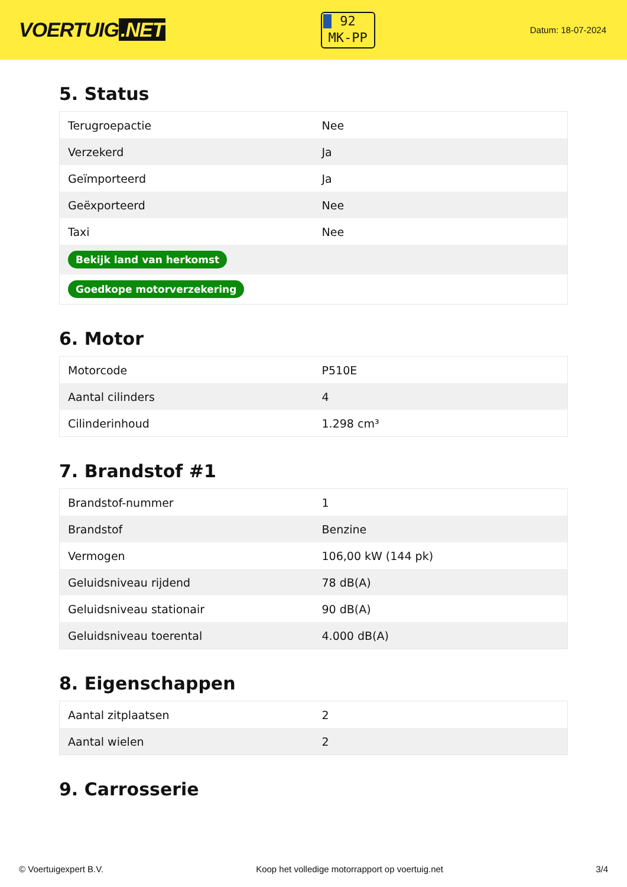VOERTUIG.NET
92
MK-PP
Datum: 18-07-2024
5. Status
| Terugroepactie | Nee |
| Verzekerd | Ja |
| Geïmporteerd | Ja |
| Geëxporteerd | Nee |
| Taxi | Nee |
| Bekijk land van herkomst | |
| Goedkope motorverzekering | |
6. Motor
| Motorcode | P510E |
| Aantal cilinders | 4 |
| Cilinderinhoud | 1.298 cm³ |
7. Brandstof #1
| Brandstof-nummer | 1 |
| Brandstof | Benzine |
| Vermogen | 106,00 kW (144 pk) |
| Geluidsniveau rijdend | 78 dB(A) |
| Geluidsniveau stationair | 90 dB(A) |
| Geluidsniveau toerental | 4.000 dB(A) |
8. Eigenschappen
| Aantal zitplaatsen | 2 |
| Aantal wielen | 2 |
9. Carrosserie
© Voertuigexpert B.V. Koop het volledige motorrapport op voertuig.net 3/4